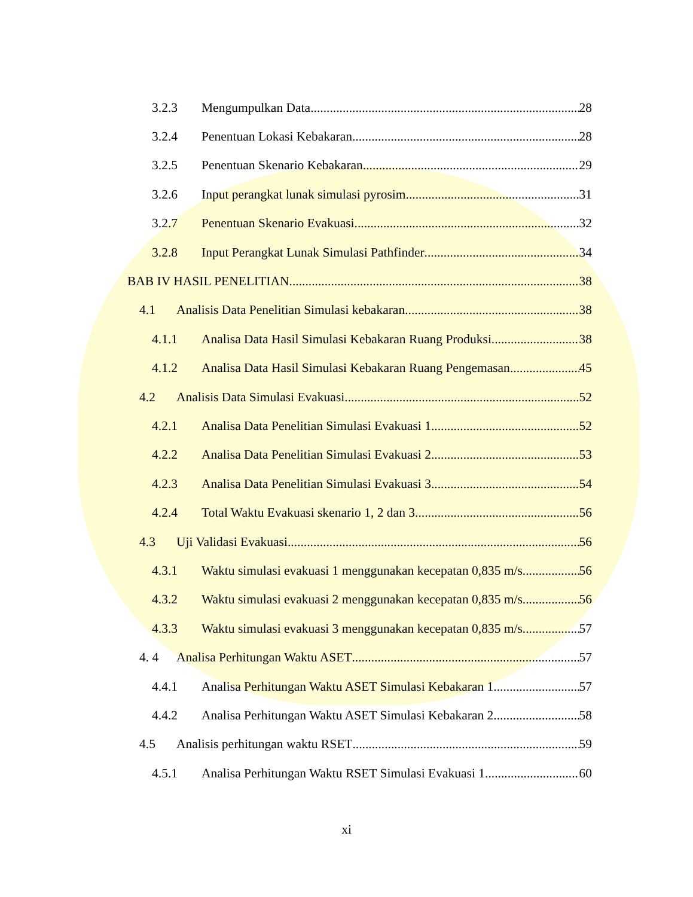3.2.3 Mengumpulkan Data 28
3.2.4 Penentuan Lokasi Kebakaran 28
3.2.5 Penentuan Skenario Kebakaran 29
3.2.6 Input perangkat lunak simulasi pyrosim 31
3.2.7 Penentuan Skenario Evakuasi 32
3.2.8 Input Perangkat Lunak Simulasi Pathfinder 34
BAB IV HASIL PENELITIAN 38
4.1 Analisis Data Penelitian Simulasi kebakaran 38
4.1.1 Analisa Data Hasil Simulasi Kebakaran Ruang Produksi 38
4.1.2 Analisa Data Hasil Simulasi Kebakaran Ruang Pengemasan 45
4.2 Analisis Data Simulasi Evakuasi 52
4.2.1 Analisa Data Penelitian Simulasi Evakuasi 1 52
4.2.2 Analisa Data Penelitian Simulasi Evakuasi 2 53
4.2.3 Analisa Data Penelitian Simulasi Evakuasi 3 54
4.2.4 Total Waktu Evakuasi skenario 1, 2 dan 3 56
4.3 Uji Validasi Evakuasi 56
4.3.1 Waktu simulasi evakuasi 1 menggunakan kecepatan 0,835 m/s 56
4.3.2 Waktu simulasi evakuasi 2 menggunakan kecepatan 0,835 m/s 56
4.3.3 Waktu simulasi evakuasi 3 menggunakan kecepatan 0,835 m/s 57
4. 4 Analisa Perhitungan Waktu ASET 57
4.4.1 Analisa Perhitungan Waktu ASET Simulasi Kebakaran 1 57
4.4.2 Analisa Perhitungan Waktu ASET Simulasi Kebakaran 2 58
4.5 Analisis perhitungan waktu RSET 59
4.5.1 Analisa Perhitungan Waktu RSET Simulasi Evakuasi 1 60
xi